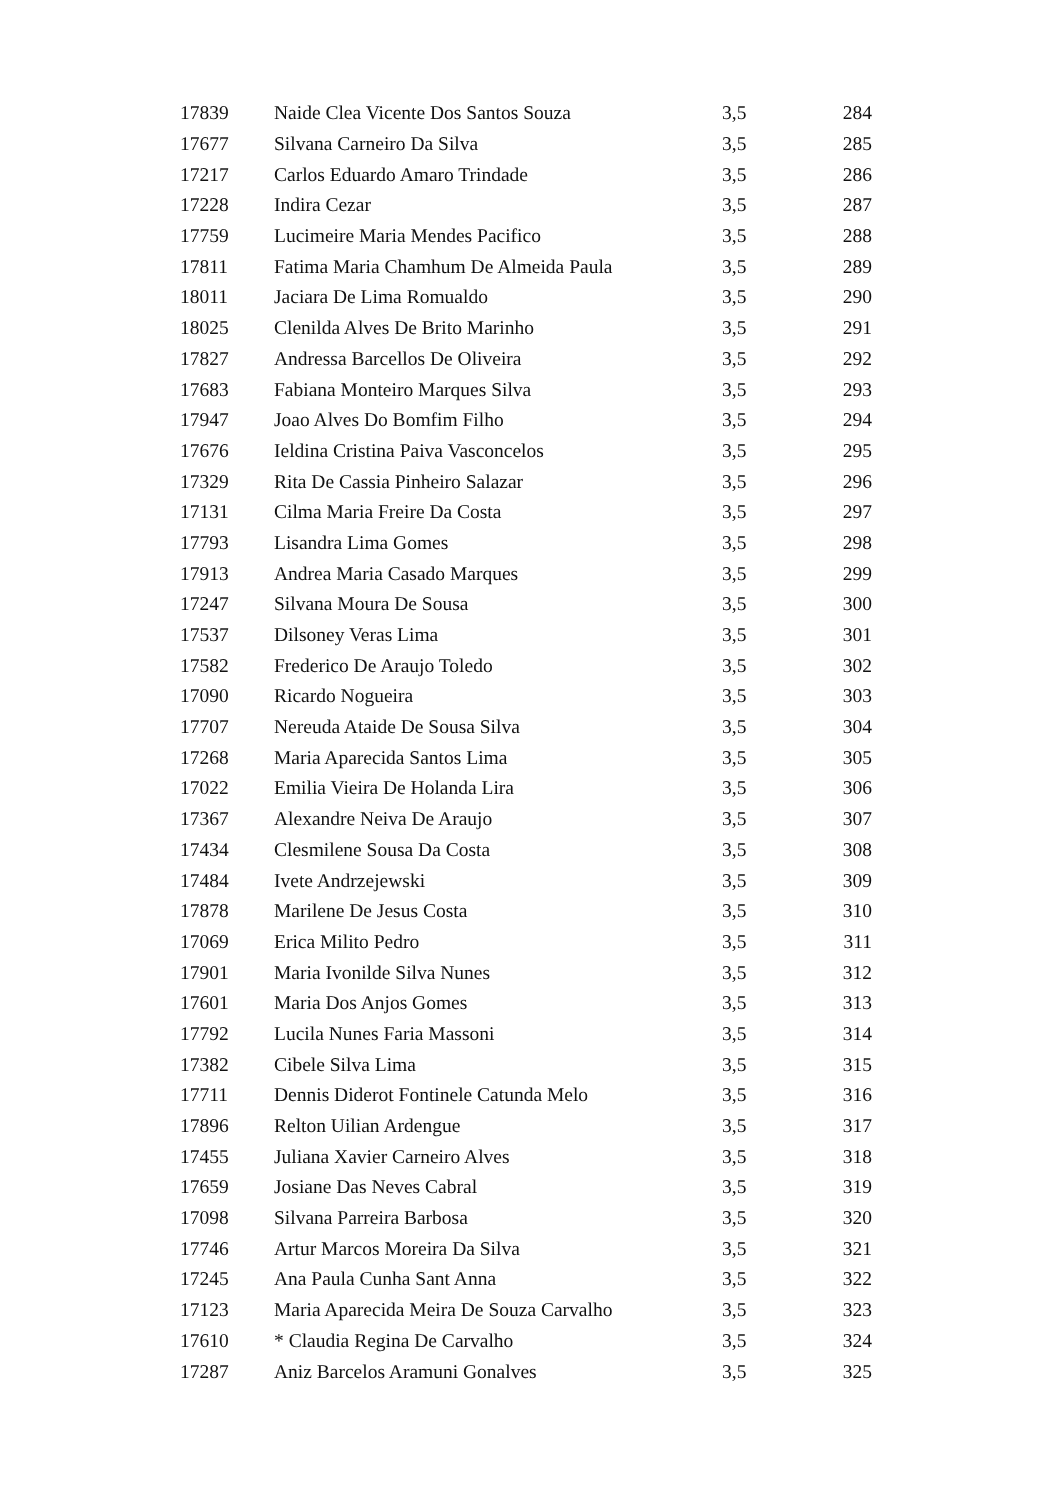| 17839 | Naide Clea Vicente Dos Santos Souza | 3,5 | 284 |
| 17677 | Silvana Carneiro Da Silva | 3,5 | 285 |
| 17217 | Carlos Eduardo Amaro Trindade | 3,5 | 286 |
| 17228 | Indira Cezar | 3,5 | 287 |
| 17759 | Lucimeire Maria Mendes Pacifico | 3,5 | 288 |
| 17811 | Fatima Maria Chamhum De Almeida Paula | 3,5 | 289 |
| 18011 | Jaciara De Lima Romualdo | 3,5 | 290 |
| 18025 | Clenilda Alves De Brito Marinho | 3,5 | 291 |
| 17827 | Andressa Barcellos De Oliveira | 3,5 | 292 |
| 17683 | Fabiana Monteiro Marques Silva | 3,5 | 293 |
| 17947 | Joao Alves Do Bomfim Filho | 3,5 | 294 |
| 17676 | Ieldina Cristina Paiva Vasconcelos | 3,5 | 295 |
| 17329 | Rita De Cassia Pinheiro Salazar | 3,5 | 296 |
| 17131 | Cilma Maria Freire Da Costa | 3,5 | 297 |
| 17793 | Lisandra Lima Gomes | 3,5 | 298 |
| 17913 | Andrea Maria Casado Marques | 3,5 | 299 |
| 17247 | Silvana Moura De Sousa | 3,5 | 300 |
| 17537 | Dilsoney Veras Lima | 3,5 | 301 |
| 17582 | Frederico De Araujo Toledo | 3,5 | 302 |
| 17090 | Ricardo Nogueira | 3,5 | 303 |
| 17707 | Nereuda Ataide De Sousa Silva | 3,5 | 304 |
| 17268 | Maria Aparecida Santos Lima | 3,5 | 305 |
| 17022 | Emilia Vieira De Holanda Lira | 3,5 | 306 |
| 17367 | Alexandre Neiva De Araujo | 3,5 | 307 |
| 17434 | Clesmilene Sousa Da Costa | 3,5 | 308 |
| 17484 | Ivete Andrzejewski | 3,5 | 309 |
| 17878 | Marilene De Jesus Costa | 3,5 | 310 |
| 17069 | Erica Milito Pedro | 3,5 | 311 |
| 17901 | Maria Ivonilde Silva Nunes | 3,5 | 312 |
| 17601 | Maria Dos Anjos Gomes | 3,5 | 313 |
| 17792 | Lucila Nunes Faria Massoni | 3,5 | 314 |
| 17382 | Cibele Silva Lima | 3,5 | 315 |
| 17711 | Dennis Diderot Fontinele Catunda Melo | 3,5 | 316 |
| 17896 | Relton Uilian Ardengue | 3,5 | 317 |
| 17455 | Juliana Xavier Carneiro Alves | 3,5 | 318 |
| 17659 | Josiane Das Neves Cabral | 3,5 | 319 |
| 17098 | Silvana Parreira Barbosa | 3,5 | 320 |
| 17746 | Artur Marcos Moreira Da Silva | 3,5 | 321 |
| 17245 | Ana Paula Cunha Sant Anna | 3,5 | 322 |
| 17123 | Maria Aparecida Meira De Souza Carvalho | 3,5 | 323 |
| 17610 | * Claudia Regina De Carvalho | 3,5 | 324 |
| 17287 | Aniz Barcelos Aramuni Gonalves | 3,5 | 325 |